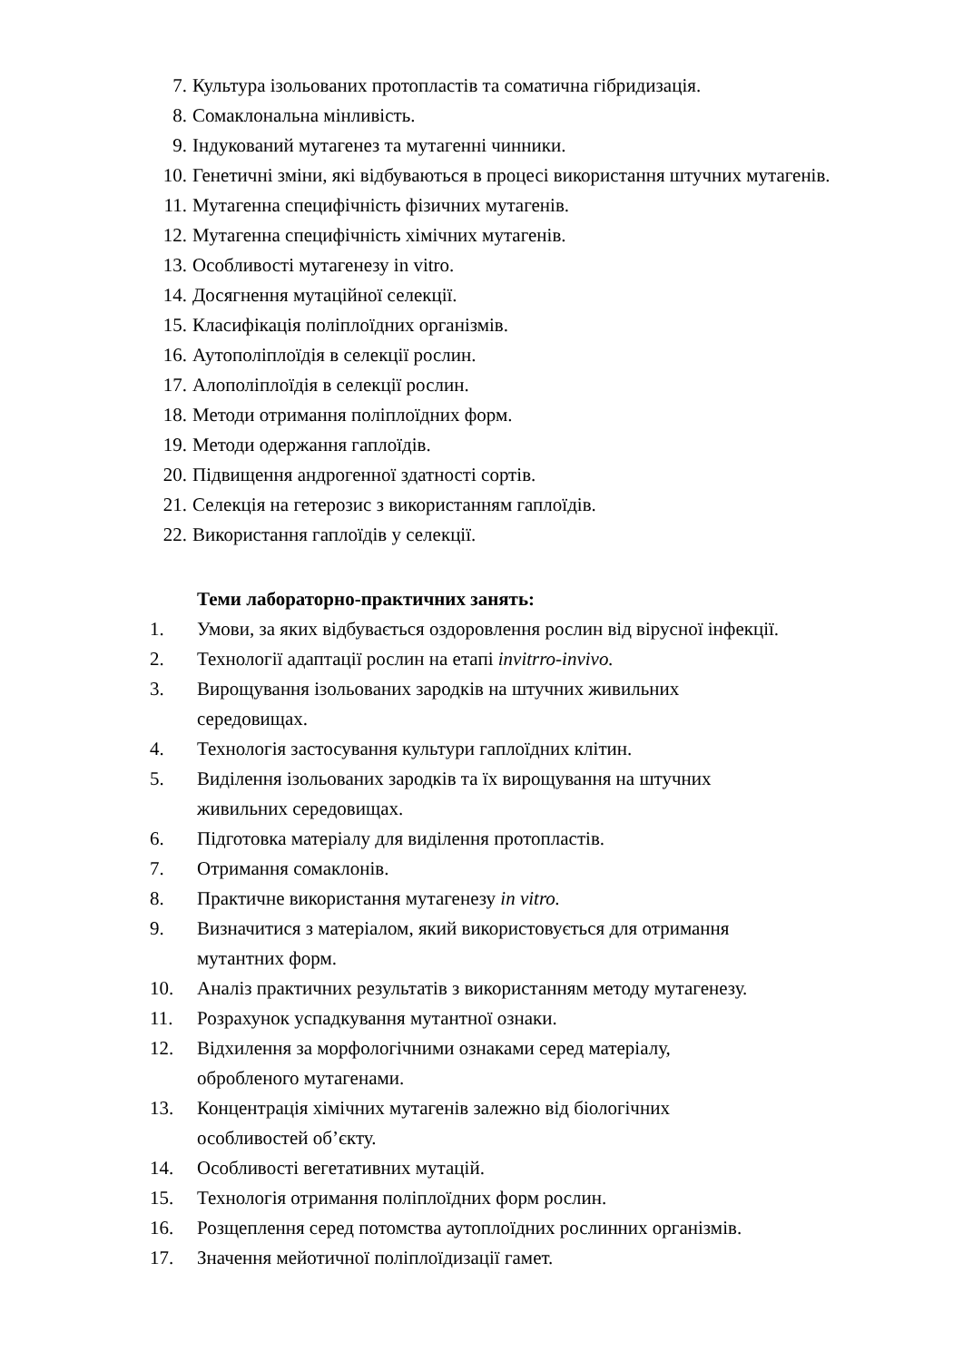7. Культура ізольованих протопластів та соматична гібридизація.
8. Сомаклональна мінливість.
9. Індукований мутагенез та мутагенні чинники.
10. Генетичні зміни, які відбуваються в процесі використання штучних мутагенів.
11. Мутагенна специфічність фізичних мутагенів.
12. Мутагенна специфічність хімічних мутагенів.
13. Особливості мутагенезу in vitro.
14. Досягнення мутаційної селекції.
15. Класифікація поліплоїдних організмів.
16. Аутополіплоїдія в селекції рослин.
17. Алополіплоїдія в селекції рослин.
18. Методи отримання поліплоїдних форм.
19. Методи одержання гаплоїдів.
20. Підвищення андрогенної здатності сортів.
21. Селекція на гетерозис з використанням гаплоїдів.
22. Використання гаплоїдів у селекції.
Теми лабораторно-практичних занять:
1. Умови, за яких відбувається оздоровлення рослин від вірусної інфекції.
2. Технології адаптації рослин на етапі invitrro-invivo.
3. Вирощування ізольованих зародків на штучних живильних
середовищах.
4. Технологія застосування культури гаплоїдних клітин.
5. Виділення ізольованих зародків та їх вирощування на штучних
живильних середовищах.
6. Підготовка матеріалу для виділення протопластів.
7. Отримання сомаклонів.
8. Практичне використання мутагенезу in vitro.
9. Визначитися з матеріалом, який використовується для отримання
мутантних форм.
10. Аналіз практичних результатів з використанням методу мутагенезу.
11. Розрахунок успадкування мутантної ознаки.
12. Відхилення за морфологічними ознаками серед матеріалу,
обробленого мутагенами.
13. Концентрація хімічних мутагенів залежно від біологічних
особливостей об’єкту.
14. Особливості вегетативних мутацій.
15. Технологія отримання поліплоїдних форм рослин.
16. Розщеплення серед потомства аутоплоїдних рослинних організмів.
17. Значення мейотичної поліплоїдизації гамет.